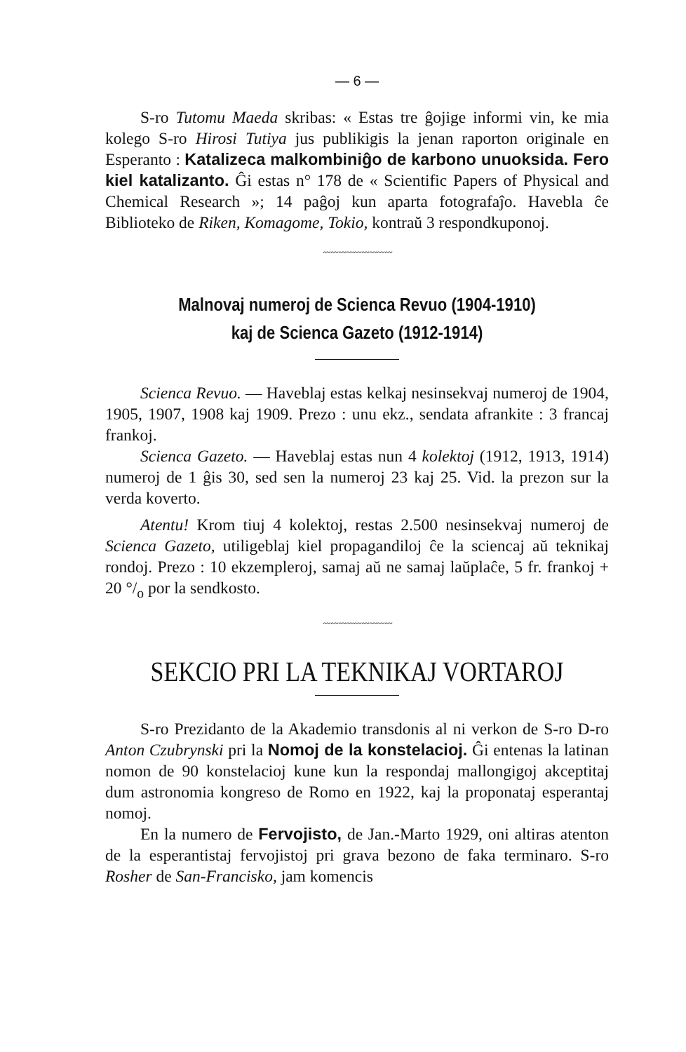— 6 —
S-ro Tutomu Maeda skribas: « Estas tre ĝojige informi vin, ke mia kolego S-ro Hirosi Tutiya jus publikigis la jenan raporton originale en Esperanto : Katalizeca malkombiniĝo de karbono unuoksida. Fero kiel katalizanto. Ĝi estas n° 178 de « Scientific Papers of Physical and Chemical Research »; 14 paĝoj kun aparta fotografaĵo. Havebla ĉe Biblioteko de Riken, Komagome, Tokio, kontraŭ 3 respondkuponoj.
〰〰〰〰〰〰〰〰〰
Malnovaj numeroj de Scienca Revuo (1904-1910)
kaj de Scienca Gazeto (1912-1914)
Scienca Revuo. — Haveblaj estas kelkaj nesinsekvaj numeroj de 1904, 1905, 1907, 1908 kaj 1909. Prezo : unu ekz., sendata afrankite : 3 francaj frankoj.
Scienca Gazeto. — Haveblaj estas nun 4 kolektoj (1912, 1913, 1914) numeroj de 1 ĝis 30, sed sen la numeroj 23 kaj 25. Vid. la prezon sur la verda koverto.
Atentu! Krom tiuj 4 kolektoj, restas 2.500 nesinsekvaj numeroj de Scienca Gazeto, utiligeblaj kiel propagandiloj ĉe la sciencaj aŭ teknikaj rondoj. Prezo : 10 ekzempleroj, samaj aŭ ne samaj laŭplaĉe, 5 fr. frankoj + 20 °/<sub>o</sub> por la sendkosto.
〰〰〰〰〰〰〰〰〰
SEKCIO PRI LA TEKNIKAJ VORTAROJ
S-ro Prezidanto de la Akademio transdonis al ni verkon de S-ro D-ro Anton Czubrynski pri la Nomoj de la konstelacioj. Ĝi entenas la latinan nomon de 90 konstelacioj kune kun la respondaj mallongigoj akceptitaj dum astronomia kongreso de Romo en 1922, kaj la proponataj esperantaj nomoj.
En la numero de Fervojisto, de Jan.-Marto 1929, oni altiras atenton de la esperantistaj fervojistoj pri grava bezono de faka terminaro. S-ro Rosher de San-Francisko, jam komencis